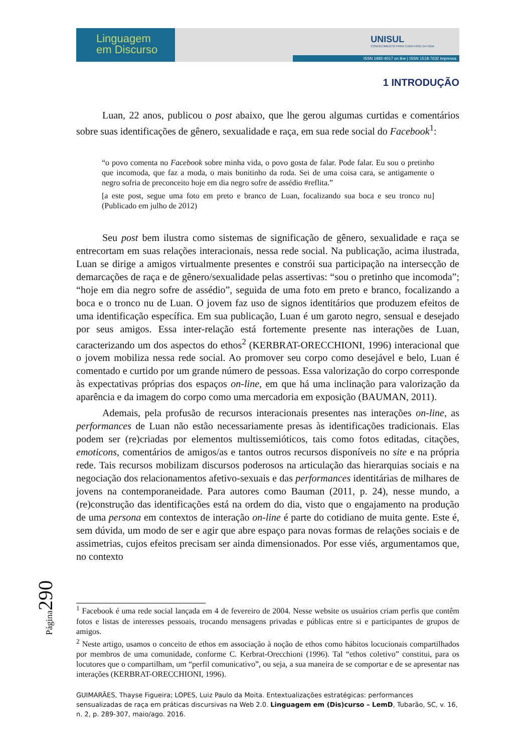Linguagem
em Discurso
UNISUL
CONHECIMENTO PARA CADA FASE DA VIDA
ISSN 1982-4017 on line | ISSN 1518-7632 impressa
1 INTRODUÇÃO
Luan, 22 anos, publicou o post abaixo, que lhe gerou algumas curtidas e comentários sobre suas identificações de gênero, sexualidade e raça, em sua rede social do Facebook<sup>1</sup>:
“o povo comenta no Facebook sobre minha vida, o povo gosta de falar. Pode falar. Eu sou o pretinho que incomoda, que faz a moda, o mais bonitinho da roda. Sei de uma coisa cara, se antigamente o negro sofria de preconceito hoje em dia negro sofre de assédio #reflita.”
[a este post, segue uma foto em preto e branco de Luan, focalizando sua boca e seu tronco nu] (Publicado em julho de 2012)
Seu post bem ilustra como sistemas de significação de gênero, sexualidade e raça se entrecortam em suas relações interacionais, nessa rede social. Na publicação, acima ilustrada, Luan se dirige a amigos virtualmente presentes e constrói sua participação na intersecção de demarcações de raça e de gênero/sexualidade pelas assertivas: “sou o pretinho que incomoda”; “hoje em dia negro sofre de assédio”, seguida de uma foto em preto e branco, focalizando a boca e o tronco nu de Luan. O jovem faz uso de signos identitários que produzem efeitos de uma identificação específica. Em sua publicação, Luan é um garoto negro, sensual e desejado por seus amigos. Essa inter-relação está fortemente presente nas interações de Luan, caracterizando um dos aspectos do ethos<sup>2</sup> (KERBRAT-ORECCHIONI, 1996) interacional que o jovem mobiliza nessa rede social. Ao promover seu corpo como desejável e belo, Luan é comentado e curtido por um grande número de pessoas. Essa valorização do corpo corresponde às expectativas próprias dos espaços on-line, em que há uma inclinação para valorização da aparência e da imagem do corpo como uma mercadoria em exposição (BAUMAN, 2011).
Ademais, pela profusão de recursos interacionais presentes nas interações on-line, as performances de Luan não estão necessariamente presas às identificações tradicionais. Elas podem ser (re)criadas por elementos multissemióticos, tais como fotos editadas, citações, emoticons, comentários de amigos/as e tantos outros recursos disponíveis no site e na própria rede. Tais recursos mobilizam discursos poderosos na articulação das hierarquias sociais e na negociação dos relacionamentos afetivo-sexuais e das performances identitárias de milhares de jovens na contemporaneidade. Para autores como Bauman (2011, p. 24), nesse mundo, a (re)construção das identificações está na ordem do dia, visto que o engajamento na produção de uma persona em contextos de interação on-line é parte do cotidiano de muita gente. Este é, sem dúvida, um modo de ser e agir que abre espaço para novas formas de relações sociais e de assimetrias, cujos efeitos precisam ser ainda dimensionados. Por esse viés, argumentamos que, no contexto
<sup>1</sup> Facebook é uma rede social lançada em 4 de fevereiro de 2004. Nesse website os usuários criam perfis que contêm fotos e listas de interesses pessoais, trocando mensagens privadas e públicas entre si e participantes de grupos de amigos.
<sup>2</sup> Neste artigo, usamos o conceito de ethos em associação à noção de ethos como hábitos locucionais compartilhados por membros de uma comunidade, conforme C. Kerbrat-Orecchioni (1996). Tal “ethos coletivo” constitui, para os locutores que o compartilham, um “perfil comunicativo”, ou seja, a sua maneira de se comportar e de se apresentar nas interações (KERBRAT-ORECCHIONI, 1996).
GUIMARÃES, Thayse Figueira; LOPES, Luiz Paulo da Moita. Entextualizações estratégicas: performances sensualizadas de raça em práticas discursivas na Web 2.0. Linguagem em (Dis)curso – LemD, Tubarão, SC, v. 16, n. 2, p. 289-307, maio/ago. 2016.
Página290